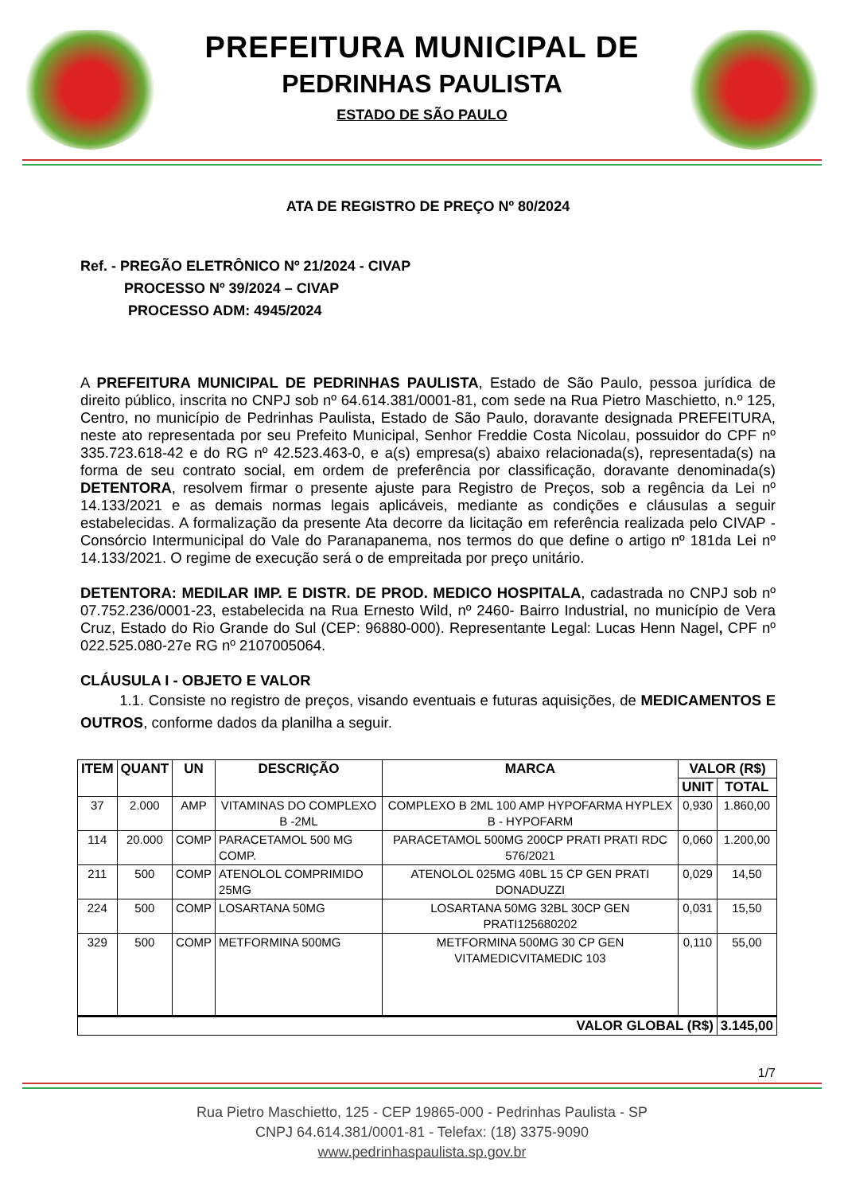PREFEITURA MUNICIPAL DE
PEDRINHAS PAULISTA
ESTADO DE SÃO PAULO
ATA DE REGISTRO DE PREÇO Nº 80/2024
Ref. - PREGÃO ELETRÔNICO Nº 21/2024 - CIVAP
PROCESSO Nº 39/2024 – CIVAP
PROCESSO ADM: 4945/2024
A PREFEITURA MUNICIPAL DE PEDRINHAS PAULISTA, Estado de São Paulo, pessoa jurídica de direito público, inscrita no CNPJ sob nº 64.614.381/0001-81, com sede na Rua Pietro Maschietto, n.º 125, Centro, no município de Pedrinhas Paulista, Estado de São Paulo, doravante designada PREFEITURA, neste ato representada por seu Prefeito Municipal, Senhor Freddie Costa Nicolau, possuidor do CPF nº 335.723.618-42 e do RG nº 42.523.463-0, e a(s) empresa(s) abaixo relacionada(s), representada(s) na forma de seu contrato social, em ordem de preferência por classificação, doravante denominada(s) DETENTORA, resolvem firmar o presente ajuste para Registro de Preços, sob a regência da Lei nº 14.133/2021 e as demais normas legais aplicáveis, mediante as condições e cláusulas a seguir estabelecidas. A formalização da presente Ata decorre da licitação em referência realizada pelo CIVAP - Consórcio Intermunicipal do Vale do Paranapanema, nos termos do que define o artigo nº 181da Lei nº 14.133/2021. O regime de execução será o de empreitada por preço unitário.
DETENTORA: MEDILAR IMP. E DISTR. DE PROD. MEDICO HOSPITALA, cadastrada no CNPJ sob nº 07.752.236/0001-23, estabelecida na Rua Ernesto Wild, nº 2460- Bairro Industrial, no município de Vera Cruz, Estado do Rio Grande do Sul (CEP: 96880-000). Representante Legal: Lucas Henn Nagel, CPF nº 022.525.080-27e RG nº 2107005064.
CLÁUSULA I - OBJETO E VALOR
1.1. Consiste no registro de preços, visando eventuais e futuras aquisições, de MEDICAMENTOS E OUTROS, conforme dados da planilha a seguir.
| ITEM | QUANT | UN | DESCRIÇÃO | MARCA | VALOR (R$) | |
| --- | --- | --- | --- | --- | --- | --- |
| | | | | | UNIT | TOTAL |
| 37 | 2.000 | AMP | VITAMINAS DO COMPLEXO B -2ML | COMPLEXO B 2ML 100 AMP HYPOFARMA HYPLEX B - HYPOFARM | 0,930 | 1.860,00 |
| 114 | 20.000 | COMP | PARACETAMOL 500 MG COMP. | PARACETAMOL 500MG 200CP PRATI PRATI RDC 576/2021 | 0,060 | 1.200,00 |
| 211 | 500 | COMP | ATENOLOL COMPRIMIDO 25MG | ATENOLOL 025MG 40BL 15 CP GEN PRATI DONADUZZI | 0,029 | 14,50 |
| 224 | 500 | COMP | LOSARTANA 50MG | LOSARTANA 50MG 32BL 30CP GEN PRATI125680202 | 0,031 | 15,50 |
| 329 | 500 | COMP | METFORMINA 500MG | METFORMINA 500MG 30 CP GEN VITAMEDICVITAMEDIC 103 | 0,110 | 55,00 |
| VALOR GLOBAL (R$) | | | | | | 3.145,00 |
1/7
Rua Pietro Maschietto, 125 - CEP 19865-000 - Pedrinhas Paulista - SP
CNPJ 64.614.381/0001-81 - Telefax: (18) 3375-9090
www.pedrinhaspaulista.sp.gov.br